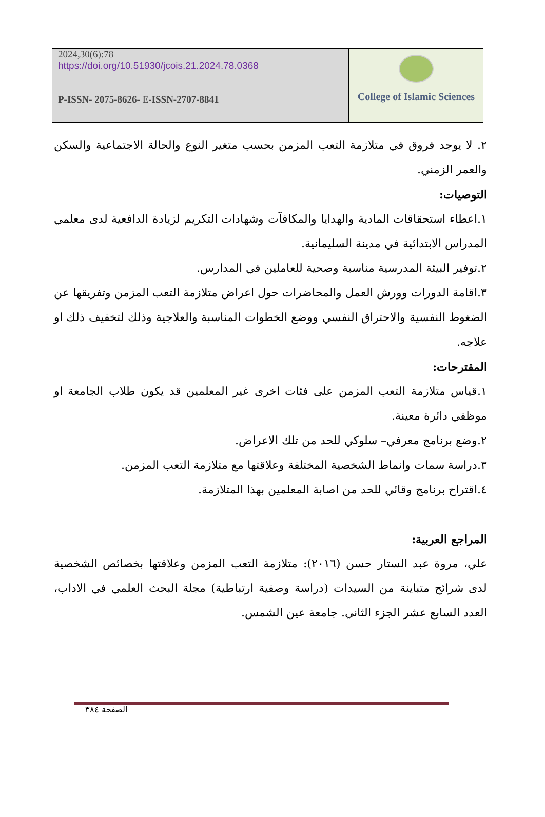2024,30(6):78
https://doi.org/10.51930/jcois.21.2024.78.0368
P-ISSN- 2075-8626- E-ISSN-2707-8841
College of Islamic Sciences
٢. لا يوجد فروق في متلازمة التعب المزمن بحسب متغير النوع والحالة الاجتماعية والسكن والعمر الزمني.
التوصيات:
١.اعطاء استحقاقات المادية والهدايا والمكافآت وشهادات التكريم لزيادة الدافعية لدى معلمي المدراس الابتدائية في مدينة السليمانية.
٢.توفير البيئة المدرسية مناسبة وصحية للعاملين في المدارس.
٣.اقامة الدورات وورش العمل والمحاضرات حول اعراض متلازمة التعب المزمن وتفريقها عن الضغوط النفسية والاحتراق النفسي ووضع الخطوات المناسبة والعلاجية وذلك لتخفيف ذلك او علاجه.
المقترحات:
١.قياس متلازمة التعب المزمن على فئات اخرى غير المعلمين قد يكون طلاب الجامعة او موظفي دائرة معينة.
٢.وضع برنامج معرفي– سلوكي للحد من تلك الاعراض.
٣.دراسة سمات وانماط الشخصية المختلفة وعلاقتها مع متلازمة التعب المزمن.
٤.اقتراح برنامج وقائي للحد من اصابة المعلمين بهذا المتلازمة.
المراجع العربية:
علي، مروة عبد الستار حسن (٢٠١٦): متلازمة التعب المزمن وعلاقتها بخصائص الشخصية لدى شرائح متباينة من السيدات (دراسة وصفية ارتباطية) مجلة البحث العلمي في الاداب، العدد السابع عشر الجزء الثاني. جامعة عين الشمس.
الصفحة ٣٨٤